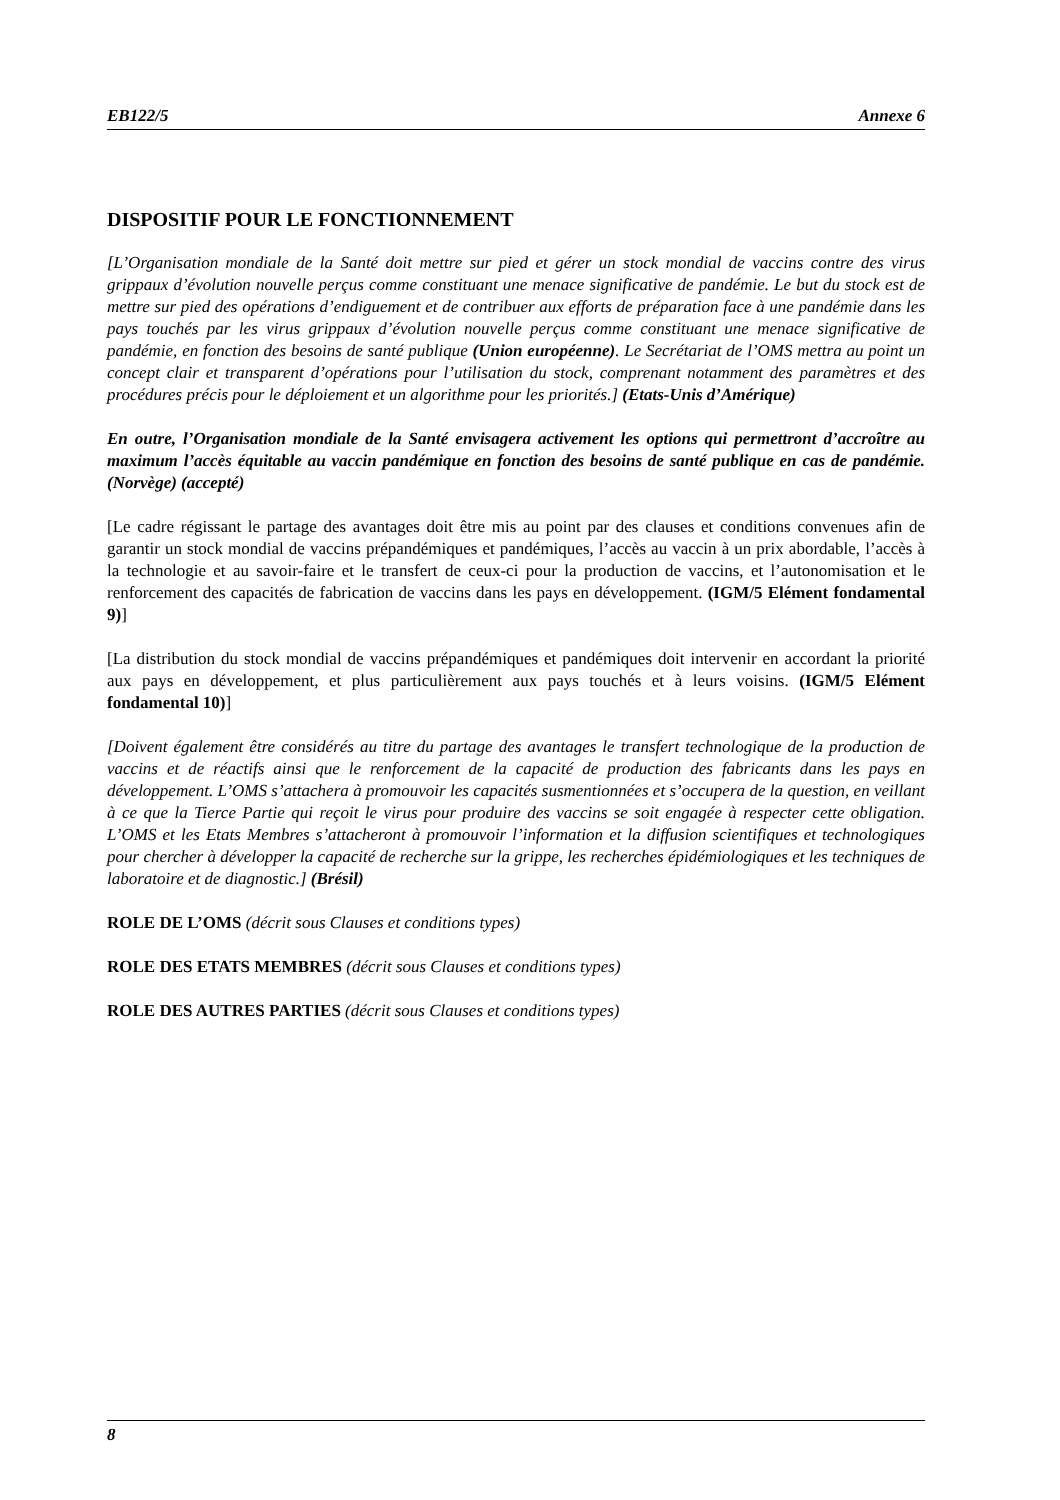EB122/5 Annexe 6
DISPOSITIF POUR LE FONCTIONNEMENT
[L’Organisation mondiale de la Santé doit mettre sur pied et gérer un stock mondial de vaccins contre des virus grippaux d’évolution nouvelle perçus comme constituant une menace significative de pandémie. Le but du stock est de mettre sur pied des opérations d’endiguement et de contribuer aux efforts de préparation face à une pandémie dans les pays touchés par les virus grippaux d’évolution nouvelle perçus comme constituant une menace significative de pandémie, en fonction des besoins de santé publique (Union européenne). Le Secrétariat de l’OMS mettra au point un concept clair et transparent d’opérations pour l’utilisation du stock, comprenant notamment des paramètres et des procédures précis pour le déploiement et un algorithme pour les priorités.] (Etats-Unis d’Amérique)
En outre, l’Organisation mondiale de la Santé envisagera activement les options qui permettront d’accroître au maximum l’accès équitable au vaccin pandémique en fonction des besoins de santé publique en cas de pandémie. (Norvège) (accepté)
[Le cadre régissant le partage des avantages doit être mis au point par des clauses et conditions convenues afin de garantir un stock mondial de vaccins prépandémiques et pandémiques, l’accès au vaccin à un prix abordable, l’accès à la technologie et au savoir-faire et le transfert de ceux-ci pour la production de vaccins, et l’autonomisation et le renforcement des capacités de fabrication de vaccins dans les pays en développement. (IGM/5 Elément fondamental 9)]
[La distribution du stock mondial de vaccins prépandémiques et pandémiques doit intervenir en accordant la priorité aux pays en développement, et plus particulièrement aux pays touchés et à leurs voisins. (IGM/5 Elément fondamental 10)]
[Doivent également être considérés au titre du partage des avantages le transfert technologique de la production de vaccins et de réactifs ainsi que le renforcement de la capacité de production des fabricants dans les pays en développement. L’OMS s’attachera à promouvoir les capacités susmentionnées et s’occupera de la question, en veillant à ce que la Tierce Partie qui reçoit le virus pour produire des vaccins se soit engagée à respecter cette obligation. L’OMS et les Etats Membres s’attacheront à promouvoir l’information et la diffusion scientifiques et technologiques pour chercher à développer la capacité de recherche sur la grippe, les recherches épidémiologiques et les techniques de laboratoire et de diagnostic.] (Brésil)
ROLE DE L’OMS (décrit sous Clauses et conditions types)
ROLE DES ETATS MEMBRES (décrit sous Clauses et conditions types)
ROLE DES AUTRES PARTIES (décrit sous Clauses et conditions types)
8